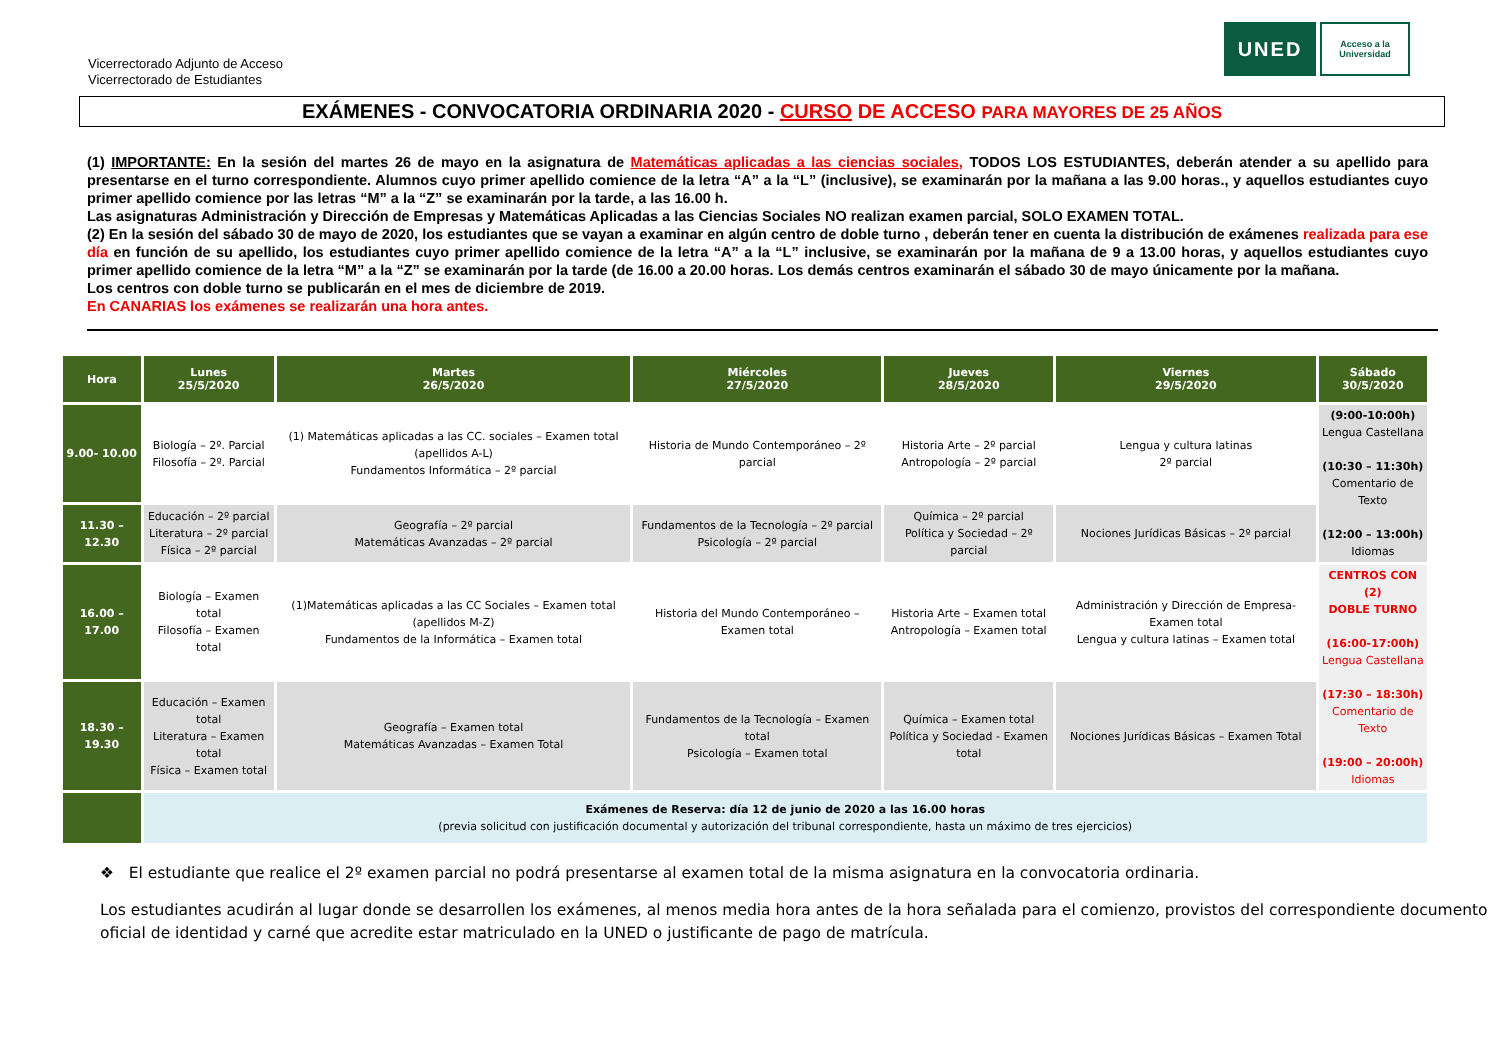Vicerrectorado Adjunto de Acceso
Vicerrectorado de Estudiantes
UNED
Acceso a la
Universidad
EXÁMENES - CONVOCATORIA ORDINARIA 2020 - CURSO DE ACCESO PARA MAYORES DE 25 AÑOS
(1) IMPORTANTE: En la sesión del martes 26 de mayo en la asignatura de Matemáticas aplicadas a las ciencias sociales, TODOS LOS ESTUDIANTES, deberán atender a su apellido para presentarse en el turno correspondiente. Alumnos cuyo primer apellido comience de la letra “A” a la “L” (inclusive), se examinarán por la mañana a las 9.00 horas., y aquellos estudiantes cuyo primer apellido comience por las letras “M” a la “Z” se examinarán por la tarde, a las 16.00 h.
Las asignaturas Administración y Dirección de Empresas y Matemáticas Aplicadas a las Ciencias Sociales NO realizan examen parcial, SOLO EXAMEN TOTAL.
(2) En la sesión del sábado 30 de mayo de 2020, los estudiantes que se vayan a examinar en algún centro de doble turno , deberán tener en cuenta la distribución de exámenes realizada para ese día en función de su apellido, los estudiantes cuyo primer apellido comience de la letra “A” a la “L” inclusive, se examinarán por la mañana de 9 a 13.00 horas, y aquellos estudiantes cuyo primer apellido comience de la letra “M” a la “Z” se examinarán por la tarde (de 16.00 a 20.00 horas. Los demás centros examinarán el sábado 30 de mayo únicamente por la mañana.
Los centros con doble turno se publicarán en el mes de diciembre de 2019.
En CANARIAS los exámenes se realizarán una hora antes.
| Hora | Lunes 25/5/2020 | Martes 26/5/2020 | Miércoles 27/5/2020 | Jueves 28/5/2020 | Viernes 29/5/2020 | Sábado 30/5/2020 |
| --- | --- | --- | --- | --- | --- | --- |
| 9.00- 10.00 | Biología – 2º. Parcial Filosofía – 2º. Parcial | (1) Matemáticas aplicadas a las CC. sociales – Examen total (apellidos A-L) Fundamentos Informática – 2º parcial | Historia de Mundo Contemporáneo – 2º parcial | Historia Arte – 2º parcial Antropología – 2º parcial | Lengua y cultura latinas 2º parcial | (9:00-10:00h) Lengua Castellana (10:30 – 11:30h) Comentario de Texto (12:00 – 13:00h) Idiomas |
| 11.30 – 12.30 | Educación – 2º parcial Literatura – 2º parcial Física – 2º parcial | Geografía – 2º parcial Matemáticas Avanzadas – 2º parcial | Fundamentos de la Tecnología – 2º parcial Psicología – 2º parcial | Química – 2º parcial Política y Sociedad – 2º parcial | Nociones Jurídicas Básicas – 2º parcial | |
| 16.00 – 17.00 | Biología – Examen total Filosofía – Examen total | (1)Matemáticas aplicadas a las CC Sociales – Examen total (apellidos M-Z) Fundamentos de la Informática – Examen total | Historia del Mundo Contemporáneo – Examen total | Historia Arte – Examen total Antropología – Examen total | Administración y Dirección de Empresa- Examen total Lengua y cultura latinas – Examen total | CENTROS CON (2) DOBLE TURNO (16:00-17:00h) Lengua Castellana (17:30 – 18:30h) Comentario de Texto (19:00 – 20:00h) Idiomas |
| 18.30 – 19.30 | Educación – Examen total Literatura – Examen total Física – Examen total | Geografía – Examen total Matemáticas Avanzadas – Examen Total | Fundamentos de la Tecnología – Examen total Psicología – Examen total | Química – Examen total Política y Sociedad - Examen total | Nociones Jurídicas Básicas – Examen Total | |
| | Exámenes de Reserva: día 12 de junio de 2020 a las 16.00 horas (previa solicitud con justificación documental y autorización del tribunal correspondiente, hasta un máximo de tres ejercicios) | | | | | |
❖ El estudiante que realice el 2º examen parcial no podrá presentarse al examen total de la misma asignatura en la convocatoria ordinaria.
Los estudiantes acudirán al lugar donde se desarrollen los exámenes, al menos media hora antes de la hora señalada para el comienzo, provistos del correspondiente documento oficial de identidad y carné que acredite estar matriculado en la UNED o justificante de pago de matrícula.